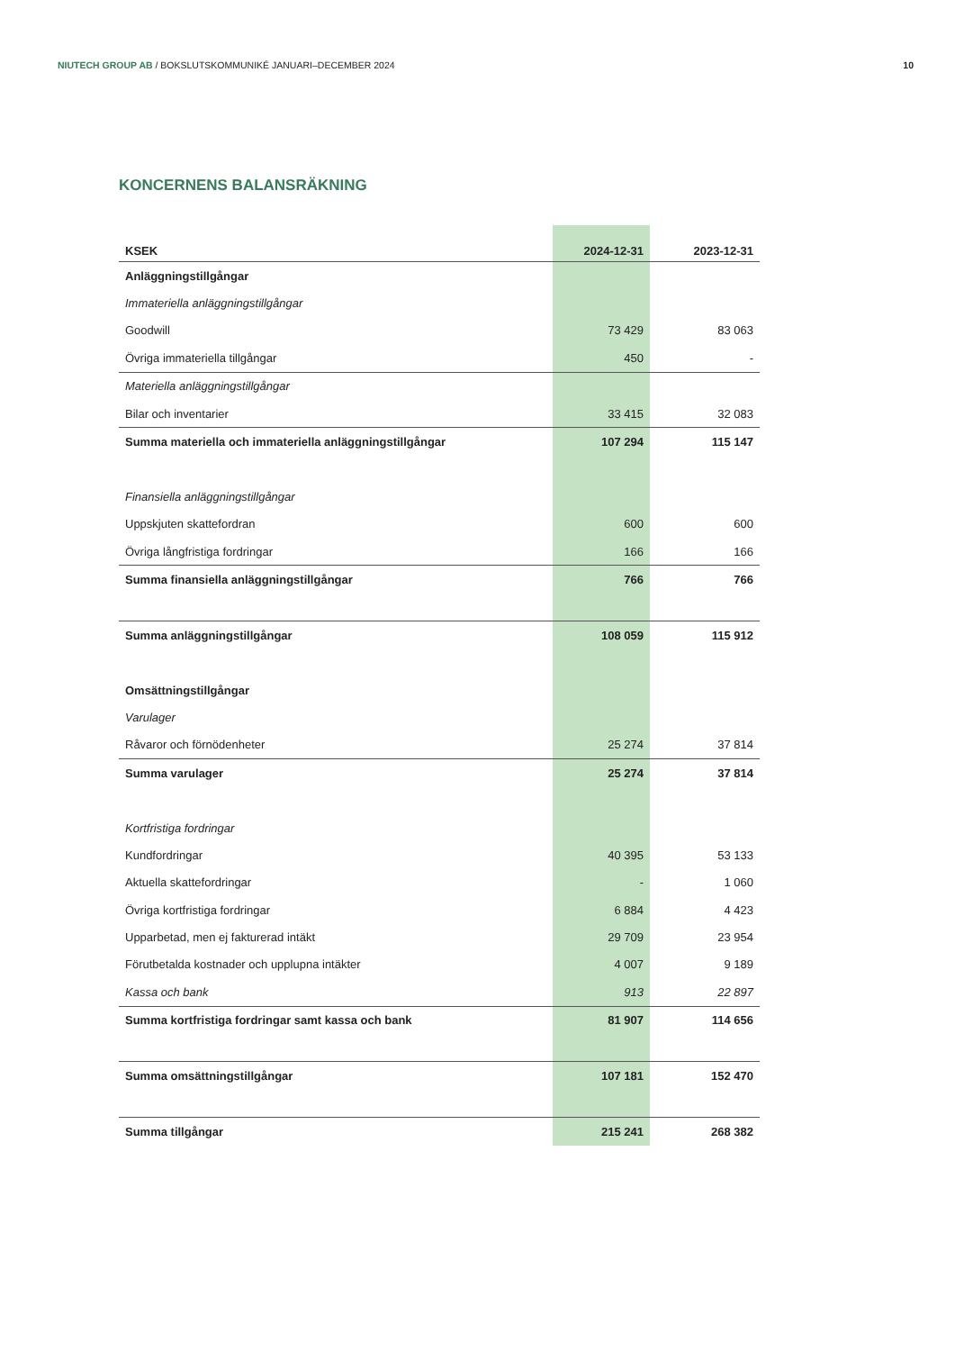NIUTECH GROUP AB / BOKSLUTSKOMMUNIKÉ JANUARI–DECEMBER 2024
10
KONCERNENS BALANSRÄKNING
| KSEK | 2024-12-31 | 2023-12-31 |
| --- | --- | --- |
| Anläggningstillgångar | | |
| Immateriella anläggningstillgångar | | |
| Goodwill | 73 429 | 83 063 |
| Övriga immateriella tillgångar | 450 | - |
| Materiella anläggningstillgångar | | |
| Bilar och inventarier | 33 415 | 32 083 |
| Summa materiella och immateriella anläggningstillgångar | 107 294 | 115 147 |
| Finansiella anläggningstillgångar | | |
| Uppskjuten skattefordran | 600 | 600 |
| Övriga långfristiga fordringar | 166 | 166 |
| Summa finansiella anläggningstillgångar | 766 | 766 |
| Summa anläggningstillgångar | 108 059 | 115 912 |
| Omsättningstillgångar | | |
| Varulager | | |
| Råvaror och förnödenheter | 25 274 | 37 814 |
| Summa varulager | 25 274 | 37 814 |
| Kortfristiga fordringar | | |
| Kundfordringar | 40 395 | 53 133 |
| Aktuella skattefordringar | - | 1 060 |
| Övriga kortfristiga fordringar | 6 884 | 4 423 |
| Upparbetad, men ej fakturerad intäkt | 29 709 | 23 954 |
| Förutbetalda kostnader och upplupna intäkter | 4 007 | 9 189 |
| Kassa och bank | 913 | 22 897 |
| Summa kortfristiga fordringar samt kassa och bank | 81 907 | 114 656 |
| Summa omsättningstillgångar | 107 181 | 152 470 |
| Summa tillgångar | 215 241 | 268 382 |